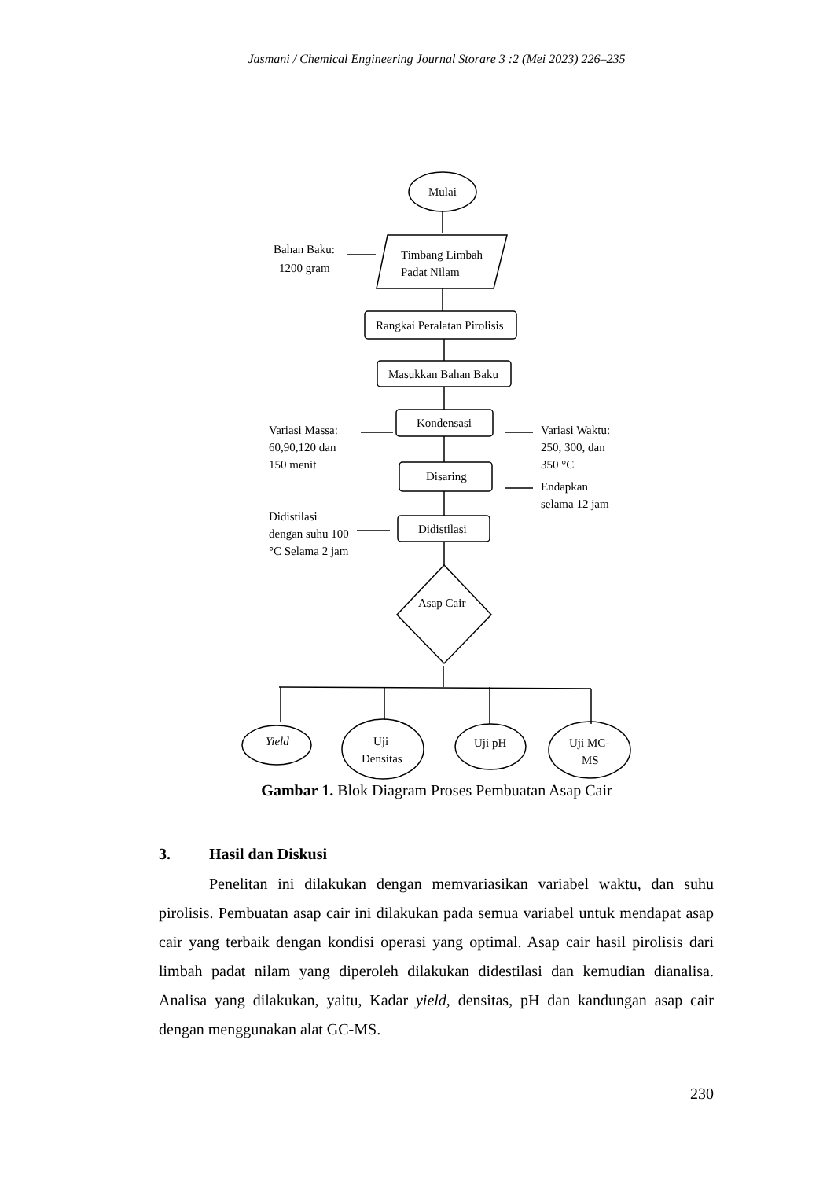Jasmani / Chemical Engineering Journal Storare 3 :2 (Mei 2023) 226–235
Mulai
Timbang Limbah
Padat Nilam
Bahan Baku:
1200 gram
Rangkai Peralatan Pirolisis
Masukkan Bahan Baku
Kondensasi
Variasi Massa:
60,90,120 dan
150 menit
Variasi Waktu:
250, 300, dan
350 °C
Disaring
Endapkan
selama 12 jam
Didistilasi
Didistilasi
dengan suhu 100
°C Selama 2 jam
Asap Cair
Yield
Uji
Densitas
Uji pH
Uji MC-
MS
Gambar 1. Blok Diagram Proses Pembuatan Asap Cair
3. Hasil dan Diskusi
Penelitan ini dilakukan dengan memvariasikan variabel waktu, dan suhu pirolisis. Pembuatan asap cair ini dilakukan pada semua variabel untuk mendapat asap cair yang terbaik dengan kondisi operasi yang optimal. Asap cair hasil pirolisis dari limbah padat nilam yang diperoleh dilakukan didestilasi dan kemudian dianalisa. Analisa yang dilakukan, yaitu, Kadar yield, densitas, pH dan kandungan asap cair dengan menggunakan alat GC-MS.
230